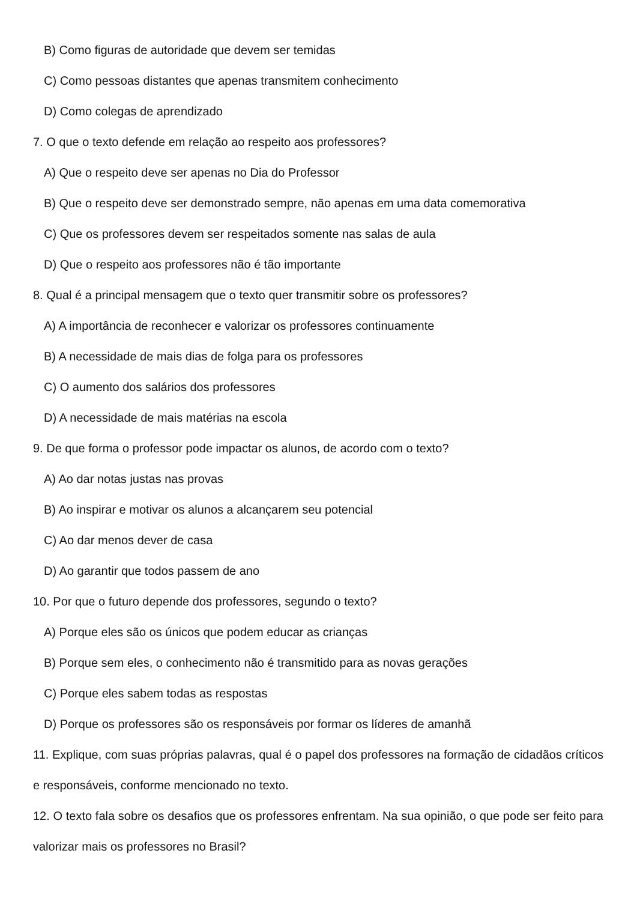B) Como figuras de autoridade que devem ser temidas
C) Como pessoas distantes que apenas transmitem conhecimento
D) Como colegas de aprendizado
7. O que o texto defende em relação ao respeito aos professores?
A) Que o respeito deve ser apenas no Dia do Professor
B) Que o respeito deve ser demonstrado sempre, não apenas em uma data comemorativa
C) Que os professores devem ser respeitados somente nas salas de aula
D) Que o respeito aos professores não é tão importante
8. Qual é a principal mensagem que o texto quer transmitir sobre os professores?
A) A importância de reconhecer e valorizar os professores continuamente
B) A necessidade de mais dias de folga para os professores
C) O aumento dos salários dos professores
D) A necessidade de mais matérias na escola
9. De que forma o professor pode impactar os alunos, de acordo com o texto?
A) Ao dar notas justas nas provas
B) Ao inspirar e motivar os alunos a alcançarem seu potencial
C) Ao dar menos dever de casa
D) Ao garantir que todos passem de ano
10. Por que o futuro depende dos professores, segundo o texto?
A) Porque eles são os únicos que podem educar as crianças
B) Porque sem eles, o conhecimento não é transmitido para as novas gerações
C) Porque eles sabem todas as respostas
D) Porque os professores são os responsáveis por formar os líderes de amanhã
11. Explique, com suas próprias palavras, qual é o papel dos professores na formação de cidadãos críticos e responsáveis, conforme mencionado no texto.
12. O texto fala sobre os desafios que os professores enfrentam. Na sua opinião, o que pode ser feito para valorizar mais os professores no Brasil?